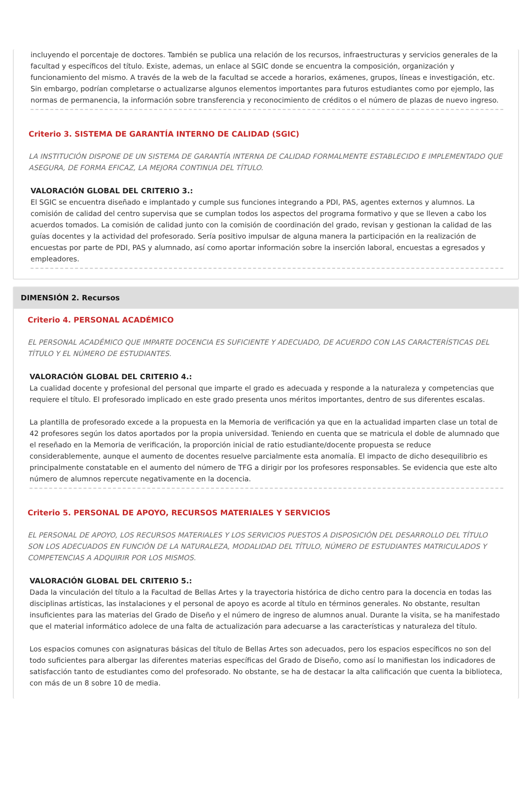incluyendo el porcentaje de doctores. También se publica una relación de los recursos, infraestructuras y servicios generales de la facultad y específicos del título. Existe, ademas, un enlace al SGIC donde se encuentra la composición, organización y funcionamiento del mismo. A través de la web de la facultad se accede a horarios, exámenes, grupos, líneas e investigación, etc. Sin embargo, podrían completarse o actualizarse algunos elementos importantes para futuros estudiantes como por ejemplo, las normas de permanencia, la información sobre transferencia y reconocimiento de créditos o el número de plazas de nuevo ingreso.
Criterio 3. SISTEMA DE GARANTÍA INTERNO DE CALIDAD (SGIC)
LA INSTITUCIÓN DISPONE DE UN SISTEMA DE GARANTÍA INTERNA DE CALIDAD FORMALMENTE ESTABLECIDO E IMPLEMENTADO QUE ASEGURA, DE FORMA EFICAZ, LA MEJORA CONTINUA DEL TÍTULO.
VALORACIÓN GLOBAL DEL CRITERIO 3.:
El SGIC se encuentra diseñado e implantado y cumple sus funciones integrando a PDI, PAS, agentes externos y alumnos. La comisión de calidad del centro supervisa que se cumplan todos los aspectos del programa formativo y que se lleven a cabo los acuerdos tomados. La comisión de calidad junto con la comisión de coordinación del grado, revisan y gestionan la calidad de las guías docentes y la actividad del profesorado. Sería positivo impulsar de alguna manera la participación en la realización de encuestas por parte de PDI, PAS y alumnado, así como aportar información sobre la inserción laboral, encuestas a egresados y empleadores.
DIMENSIÓN 2. Recursos
Criterio 4. PERSONAL ACADÉMICO
EL PERSONAL ACADÉMICO QUE IMPARTE DOCENCIA ES SUFICIENTE Y ADECUADO, DE ACUERDO CON LAS CARACTERÍSTICAS DEL TÍTULO Y EL NÚMERO DE ESTUDIANTES.
VALORACIÓN GLOBAL DEL CRITERIO 4.:
La cualidad docente y profesional del personal que imparte el grado es adecuada y responde a la naturaleza y competencias que requiere el título. El profesorado implicado en este grado presenta unos méritos importantes, dentro de sus diferentes escalas.
La plantilla de profesorado excede a la propuesta en la Memoria de verificación ya que en la actualidad imparten clase un total de 42 profesores según los datos aportados por la propia universidad. Teniendo en cuenta que se matricula el doble de alumnado que el reseñado en la Memoria de verificación, la proporción inicial de ratio estudiante/docente propuesta se reduce considerablemente, aunque el aumento de docentes resuelve parcialmente esta anomalía. El impacto de dicho desequilibrio es principalmente constatable en el aumento del número de TFG a dirigir por los profesores responsables. Se evidencia que este alto número de alumnos repercute negativamente en la docencia.
Criterio 5. PERSONAL DE APOYO, RECURSOS MATERIALES Y SERVICIOS
EL PERSONAL DE APOYO, LOS RECURSOS MATERIALES Y LOS SERVICIOS PUESTOS A DISPOSICIÓN DEL DESARROLLO DEL TÍTULO SON LOS ADECUADOS EN FUNCIÓN DE LA NATURALEZA, MODALIDAD DEL TÍTULO, NÚMERO DE ESTUDIANTES MATRICULADOS Y COMPETENCIAS A ADQUIRIR POR LOS MISMOS.
VALORACIÓN GLOBAL DEL CRITERIO 5.:
Dada la vinculación del título a la Facultad de Bellas Artes y la trayectoria histórica de dicho centro para la docencia en todas las disciplinas artísticas, las instalaciones y el personal de apoyo es acorde al título en términos generales. No obstante, resultan insuficientes para las materias del Grado de Diseño y el número de ingreso de alumnos anual. Durante la visita, se ha manifestado que el material informático adolece de una falta de actualización para adecuarse a las características y naturaleza del título.
Los espacios comunes con asignaturas básicas del título de Bellas Artes son adecuados, pero los espacios específicos no son del todo suficientes para albergar las diferentes materias específicas del Grado de Diseño, como así lo manifiestan los indicadores de satisfacción tanto de estudiantes como del profesorado. No obstante, se ha de destacar la alta calificación que cuenta la biblioteca, con más de un 8 sobre 10 de media.